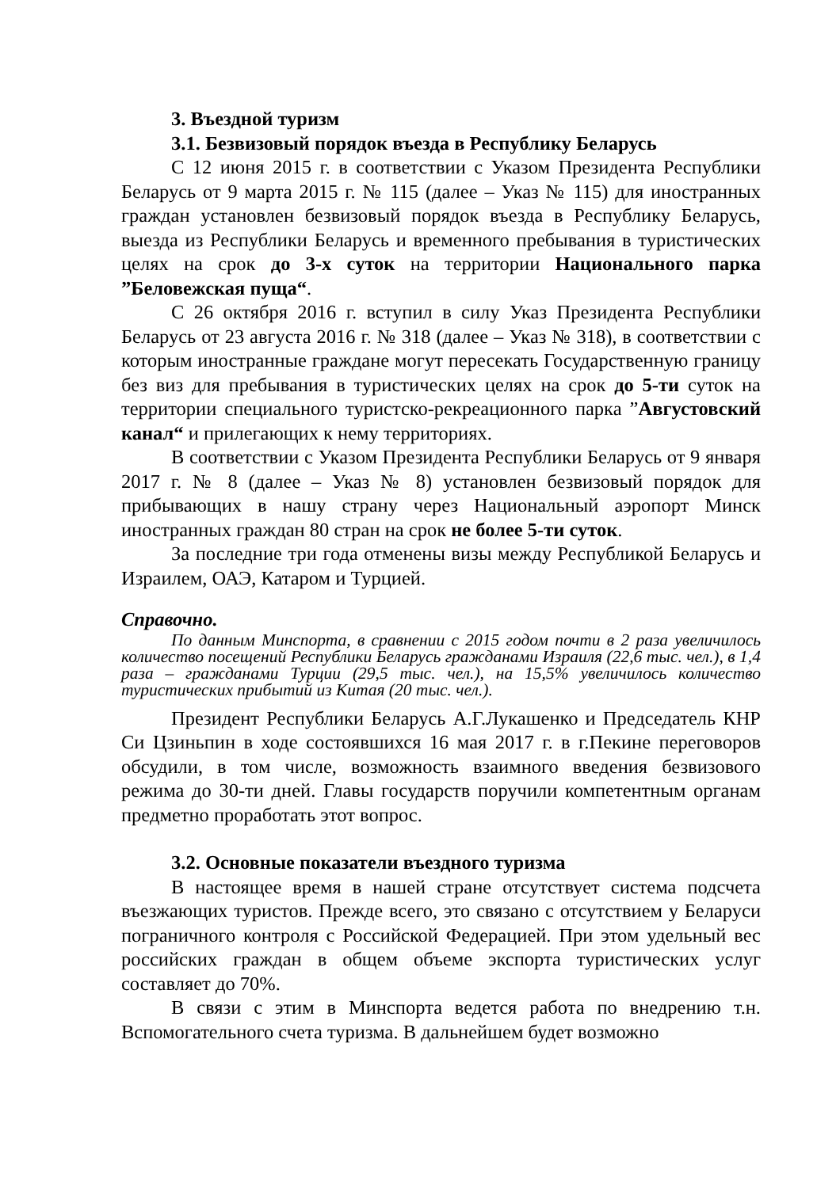3. Въездной туризм
3.1. Безвизовый порядок въезда в Республику Беларусь
С 12 июня 2015 г. в соответствии с Указом Президента Республики Беларусь от 9 марта 2015 г. № 115 (далее – Указ № 115) для иностранных граждан установлен безвизовый порядок въезда в Республику Беларусь, выезда из Республики Беларусь и временного пребывания в туристических целях на срок до 3-х суток на территории Национального парка ”Беловежская пуща“.
С 26 октября 2016 г. вступил в силу Указ Президента Республики Беларусь от 23 августа 2016 г. № 318 (далее – Указ № 318), в соответствии с которым иностранные граждане могут пересекать Государственную границу без виз для пребывания в туристических целях на срок до 5-ти суток на территории специального туристско-рекреационного парка ”Августовский канал“ и прилегающих к нему территориях.
В соответствии с Указом Президента Республики Беларусь от 9 января 2017 г. № 8 (далее – Указ № 8) установлен безвизовый порядок для прибывающих в нашу страну через Национальный аэропорт Минск иностранных граждан 80 стран на срок не более 5-ти суток.
За последние три года отменены визы между Республикой Беларусь и Израилем, ОАЭ, Катаром и Турцией.
Справочно.
По данным Минспорта, в сравнении с 2015 годом почти в 2 раза увеличилось количество посещений Республики Беларусь гражданами Израиля (22,6 тыс. чел.), в 1,4 раза – гражданами Турции (29,5 тыс. чел.), на 15,5% увеличилось количество туристических прибытий из Китая (20 тыс. чел.).
Президент Республики Беларусь А.Г.Лукашенко и Председатель КНР Си Цзиньпин в ходе состоявшихся 16 мая 2017 г. в г.Пекине переговоров обсудили, в том числе, возможность взаимного введения безвизового режима до 30-ти дней. Главы государств поручили компетентным органам предметно проработать этот вопрос.
3.2. Основные показатели въездного туризма
В настоящее время в нашей стране отсутствует система подсчета въезжающих туристов. Прежде всего, это связано с отсутствием у Беларуси пограничного контроля с Российской Федерацией. При этом удельный вес российских граждан в общем объеме экспорта туристических услуг составляет до 70%.
В связи с этим в Минспорта ведется работа по внедрению т.н. Вспомогательного счета туризма. В дальнейшем будет возможно